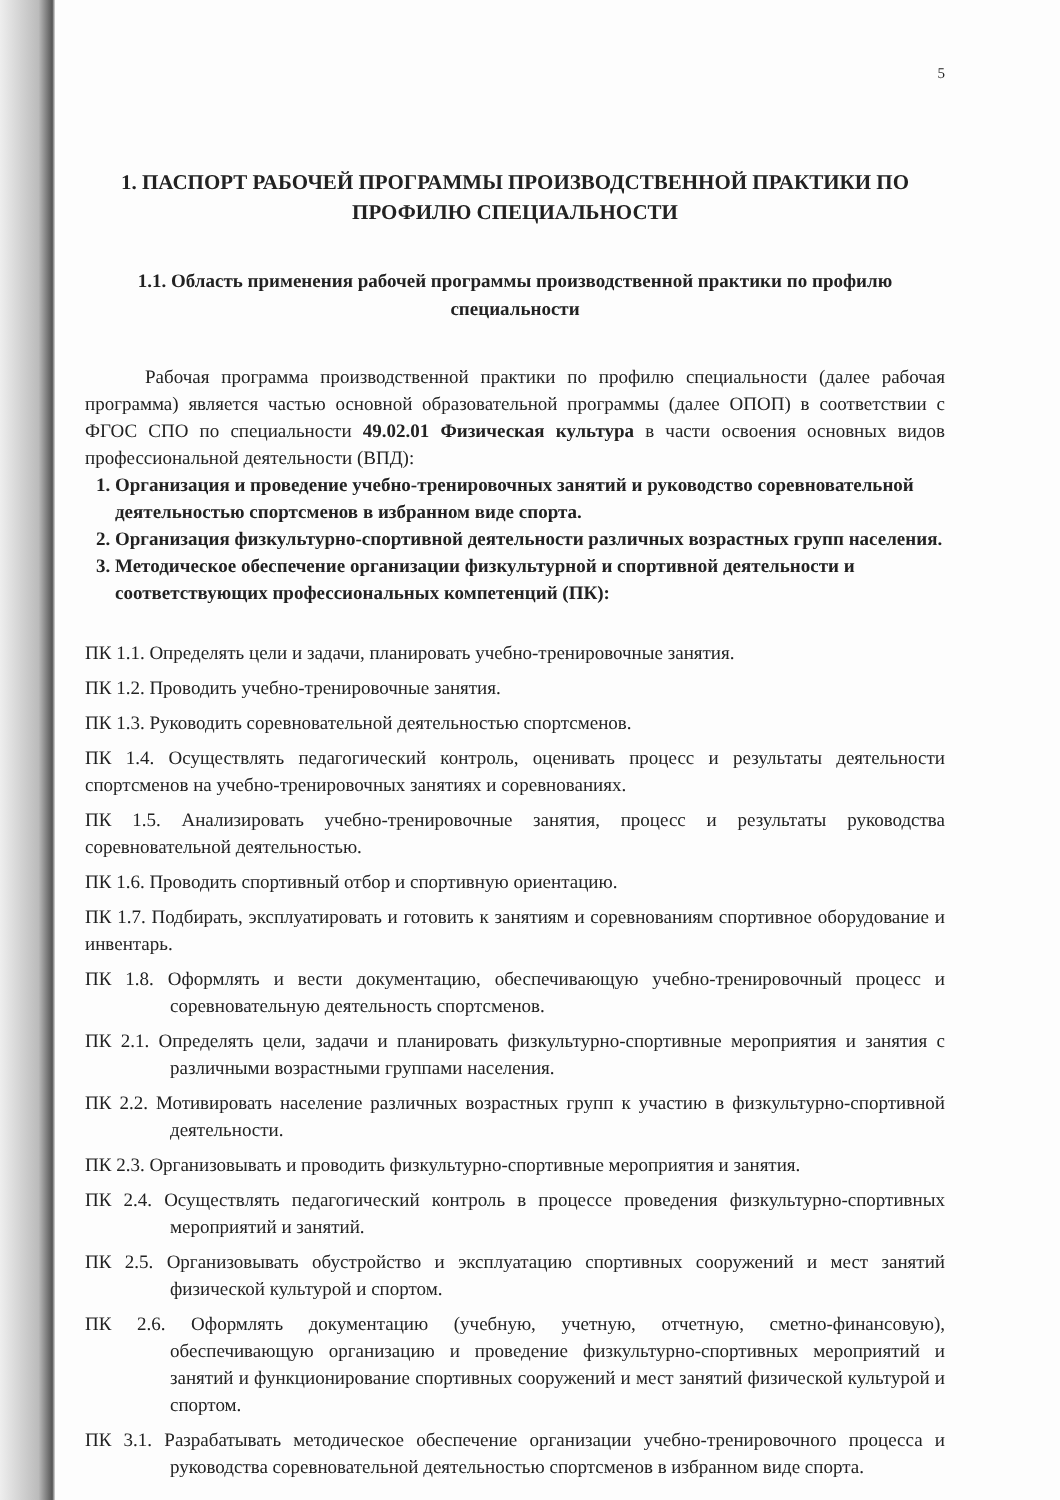5
1. ПАСПОРТ РАБОЧЕЙ ПРОГРАММЫ ПРОИЗВОДСТВЕННОЙ ПРАКТИКИ ПО ПРОФИЛЮ СПЕЦИАЛЬНОСТИ
1.1. Область применения рабочей программы производственной практики по профилю специальности
Рабочая программа производственной практики по профилю специальности (далее рабочая программа) является частью основной образовательной программы (далее ОПОП) в соответствии с ФГОС СПО по специальности 49.02.01 Физическая культура в части освоения основных видов профессиональной деятельности (ВПД):
1. Организация и проведение учебно-тренировочных занятий и руководство соревновательной деятельностью спортсменов в избранном виде спорта.
2. Организация физкультурно-спортивной деятельности различных возрастных групп населения.
3. Методическое обеспечение организации физкультурной и спортивной деятельности и соответствующих профессиональных компетенций (ПК):
ПК 1.1. Определять цели и задачи, планировать учебно-тренировочные занятия.
ПК 1.2. Проводить учебно-тренировочные занятия.
ПК 1.3. Руководить соревновательной деятельностью спортсменов.
ПК 1.4. Осуществлять педагогический контроль, оценивать процесс и результаты деятельности спортсменов на учебно-тренировочных занятиях и соревнованиях.
ПК 1.5. Анализировать учебно-тренировочные занятия, процесс и результаты руководства соревновательной деятельностью.
ПК 1.6. Проводить спортивный отбор и спортивную ориентацию.
ПК 1.7. Подбирать, эксплуатировать и готовить к занятиям и соревнованиям спортивное оборудование и инвентарь.
ПК 1.8. Оформлять и вести документацию, обеспечивающую учебно-тренировочный процесс и соревновательную деятельность спортсменов.
ПК 2.1. Определять цели, задачи и планировать физкультурно-спортивные мероприятия и занятия с различными возрастными группами населения.
ПК 2.2. Мотивировать население различных возрастных групп к участию в физкультурно-спортивной деятельности.
ПК 2.3. Организовывать и проводить физкультурно-спортивные мероприятия и занятия.
ПК 2.4. Осуществлять педагогический контроль в процессе проведения физкультурно-спортивных мероприятий и занятий.
ПК 2.5. Организовывать обустройство и эксплуатацию спортивных сооружений и мест занятий физической культурой и спортом.
ПК 2.6. Оформлять документацию (учебную, учетную, отчетную, сметно-финансовую), обеспечивающую организацию и проведение физкультурно-спортивных мероприятий и занятий и функционирование спортивных сооружений и мест занятий физической культурой и спортом.
ПК 3.1. Разрабатывать методическое обеспечение организации учебно-тренировочного процесса и руководства соревновательной деятельностью спортсменов в избранном виде спорта.